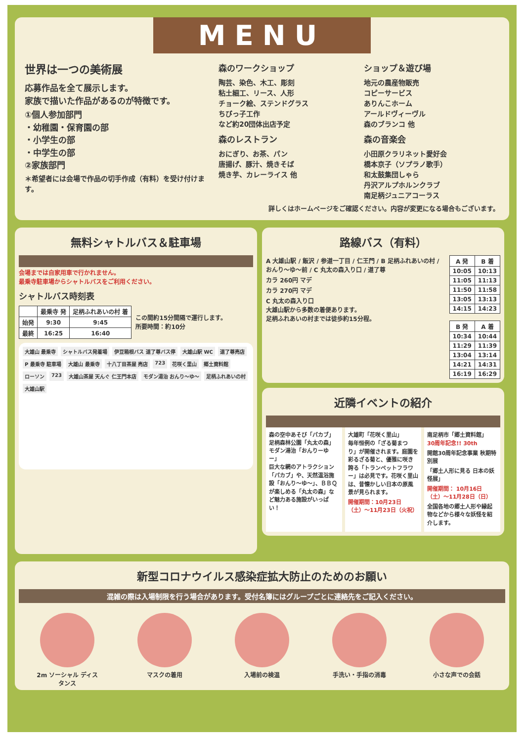MENU
世界は一つの美術展
応募作品を全て展示します。
家族で描いた作品があるのが特徴です。
①個人参加部門
・幼稚園・保育園の部
・小学生の部
・中学生の部
②家族部門
＊希望者には会場で作品の切手作成（有料）を受け付けます。
森のワークショップ
陶芸、染色、木工、彫刻
粘土細工、リース、人形
チョーク絵、ステンドグラス
ちびっ子工作
など約20団体出店予定
森のレストラン
おにぎり、お茶、パン
唐揚げ、豚汁、焼きそば
焼き芋、カレーライス 他
ショップ＆遊び場
地元の農産物販売
コピーサービス
ありんこホーム
アールドヴィーヴル
森のブランコ 他
森の音楽会
小田原クラリネット愛好会
橋本京子（ソプラノ歌手）
和太鼓集団しゃら
丹沢アルプホルンクラブ
南足柄ジュニアコーラス
詳しくはホームページをご確認ください。内容が変更になる場合もございます。
無料シャトルバス＆駐車場
会場までは自家用車で行かれません。
最乗寺駐車場からシャトルバスをご利用ください。
シャトルバス時刻表
| | 最乗寺 発 | 足柄ふれあいの村 着 |
| --- | --- | --- |
| 始発 | 9:30 | 9:45 |
| 最終 | 16:25 | 16:40 |
この間約15分間隔で運行します。
所要時間：約10分
大雄山 最乗寺 シャトルバス発着場 伊豆箱根バス 道了尊バス停 大雄山駅 WC 道了尊売店 P 最乗寺 駐車場 大雄山 最乗寺 十八丁目茶屋 売店 723 花咲く里山 郷土資料館 ローソン 723 大雄山茶屋 天んぐ 仁王門本店 モダン湯治 おんり〜ゆ〜 足柄ふれあいの村 大雄山駅
路線バス（有料）
A 大雄山駅 / 飯沢 / 参道一丁目 / 仁王門 / B 足柄ふれあいの村 / おんり〜ゆ〜前 / C 丸太の森入り口 / 道了尊
カラ 260円 マデ
カラ 270円 マデ
C 丸太の森入り口
大雄山駅から多数の着便あります。
足柄ふれあいの村までは徒歩約15分程。
| A 発 | B 着 |
| --- | --- |
| 10:05 | 10:13 |
| 11:05 | 11:13 |
| 11:50 | 11:58 |
| 13:05 | 13:13 |
| 14:15 | 14:23 |
| B 発 | A 着 |
| --- | --- |
| 10:34 | 10:44 |
| 11:29 | 11:39 |
| 13:04 | 13:14 |
| 14:21 | 14:31 |
| 16:19 | 16:29 |
近隣イベントの紹介
森の空中あそび「パカブ」
足柄森林公園「丸太の森」
モダン湯治「おんりーゆー」
巨大な網のアトラクション「パカブ」や、天然温浴施設「おんり〜ゆ〜」、ＢＢＱが楽しめる「丸太の森」など魅力ある施設がいっぱい！
大雄町「花咲く里山」
毎年恒例の「ざる菊まつり」が開催されます。庭園を彩るざる菊と、優雅に咲き誇る「トランペットフラワー」は必見です。花咲く里山は、昔懐かしい日本の原風景が見られます。
開催期間：10月23日（土）〜11月23日（火祝）
南足柄市「郷土資料館」
30周年記念!! 30th
開館30周年記念事業 秋期特別展
「郷土人形に見る 日本の妖怪展」
開催期間： 10月16日（土）〜11月28日（日）
全国各地の郷土人形や縁起物などから様々な妖怪を紹介します。
新型コロナウイルス感染症拡大防止のためのお願い
混雑の際は入場制限を行う場合があります。受付名簿にはグループごとに連絡先をご記入ください。
2m ソーシャル ディスタンス
マスクの着用 入場前の検温 手洗い・手指の消毒 小さな声での会話